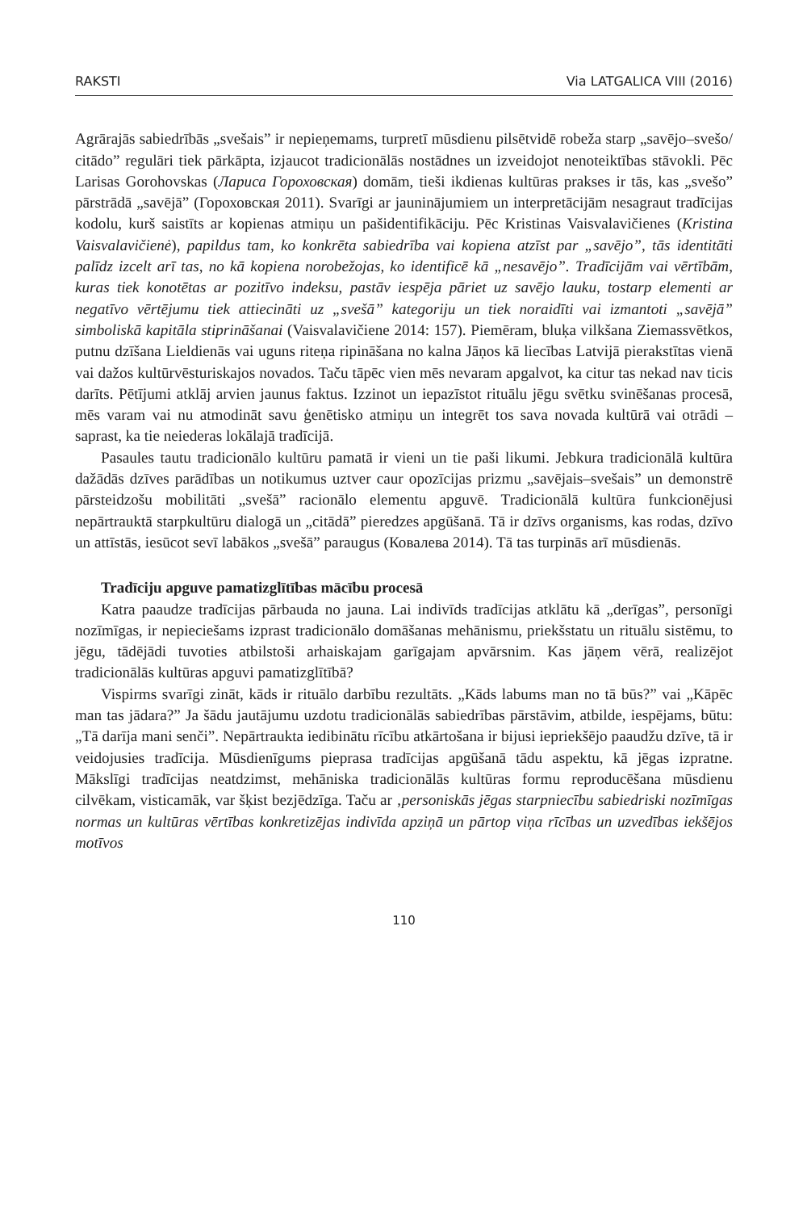RAKSTI Via LATGALICA VIII (2016)
Agrārajās sabiedrībās „svešais” ir nepieņemams, turpretī mūsdienu pilsētvidē robeža starp „savējo–svešo/ citādo” regulāri tiek pārkāpta, izjaucot tradicionālās nostādnes un izveidojot nenoteiktības stāvokli. Pēc Larisas Gorohovskas (Лариса Гороховская) domām, tieši ikdienas kultūras prakses ir tās, kas „svešo” pārstrādā „savējā” (Гороховская 2011). Svarīgi ar jauninājumiem un interpretācijām nesagraut tradīcijas kodolu, kurš saistīts ar kopienas atmiņu un pašidentifikāciju. Pēc Kristinas Vaisvalavičienes (Kristina Vaisvalavičienė), papildus tam, ko konkrēta sabiedrība vai kopiena atzīst par „savējo”, tās identitāti palīdz izcelt arī tas, no kā kopiena norobežojas, ko identificē kā „nesavējo”. Tradīcijām vai vērtībām, kuras tiek konotētas ar pozitīvo indeksu, pastāv iespēja pāriet uz savējo lauku, tostarp elementi ar negatīvo vērtējumu tiek attiecināti uz „svešā” kategoriju un tiek noraidīti vai izmantoti „savējā” simboliskā kapitāla stiprināšanai (Vaisvalavičiene 2014: 157). Piemēram, bluķa vilkšana Ziemassvētkos, putnu dzīšana Lieldienās vai uguns riteņa ripināšana no kalna Jāņos kā liecības Latvijā pierakstītas vienā vai dažos kultūrvēsturiskajos novados. Taču tāpēc vien mēs nevaram apgalvot, ka citur tas nekad nav ticis darīts. Pētījumi atklāj arvien jaunus faktus. Izzinot un iepazīstot rituālu jēgu svētku svinēšanas procesā, mēs varam vai nu atmodināt savu ģenētisko atmiņu un integrēt tos sava novada kultūrā vai otrādi – saprast, ka tie neiederas lokālajā tradīcijā.
Pasaules tautu tradicionālo kultūru pamatā ir vieni un tie paši likumi. Jebkura tradicionālā kultūra dažādās dzīves parādības un notikumus uztver caur opozīcijas prizmu „savējais–svešais” un demonstrē pārsteidzošu mobilitāti „svešā” racionālo elementu apguvē. Tradicionālā kultūra funkcionējusi nepārtrauktā starpkultūru dialogā un „citādā” pieredzes apgūšanā. Tā ir dzīvs organisms, kas rodas, dzīvo un attīstās, iesūcot sevī labākos „svešā” paraugus (Ковалева 2014). Tā tas turpinās arī mūsdienās.
Tradīciju apguve pamatizglītības mācību procesā
Katra paaudze tradīcijas pārbauda no jauna. Lai indivīds tradīcijas atklātu kā „derīgas”, personīgi nozīmīgas, ir nepieciešams izprast tradicionālo domāšanas mehānismu, priekšstatu un rituālu sistēmu, to jēgu, tādējādi tuvoties atbilstoši arhaiskajam garīgajam apvārsnim. Kas jāņem vērā, realizējot tradicionālās kultūras apguvi pamatizglītībā?
Vispirms svarīgi zināt, kāds ir rituālo darbību rezultāts. „Kāds labums man no tā būs?” vai „Kāpēc man tas jādara?” Ja šādu jautājumu uzdotu tradicionālās sabiedrības pārstāvim, atbilde, iespējams, būtu: „Tā darīja mani senči”. Nepārtraukta iedibinātu rīcību atkārtošana ir bijusi iepriekšējo paaudžu dzīve, tā ir veidojusies tradīcija. Mūsdienīgums pieprasa tradīcijas apgūšanā tādu aspektu, kā jēgas izpratne. Mākslīgi tradīcijas neatdzimst, mehāniska tradicionālās kultūras formu reproducēšana mūsdienu cilvēkam, visticamāk, var šķist bezjēdzīga. Taču ar ‚personiskās jēgas starpniecību sabiedriski nozīmīgas normas un kultūras vērtības konkretizējas indivīda apziņā un pārtop viņa rīcības un uzvedības iekšējos motīvos
110